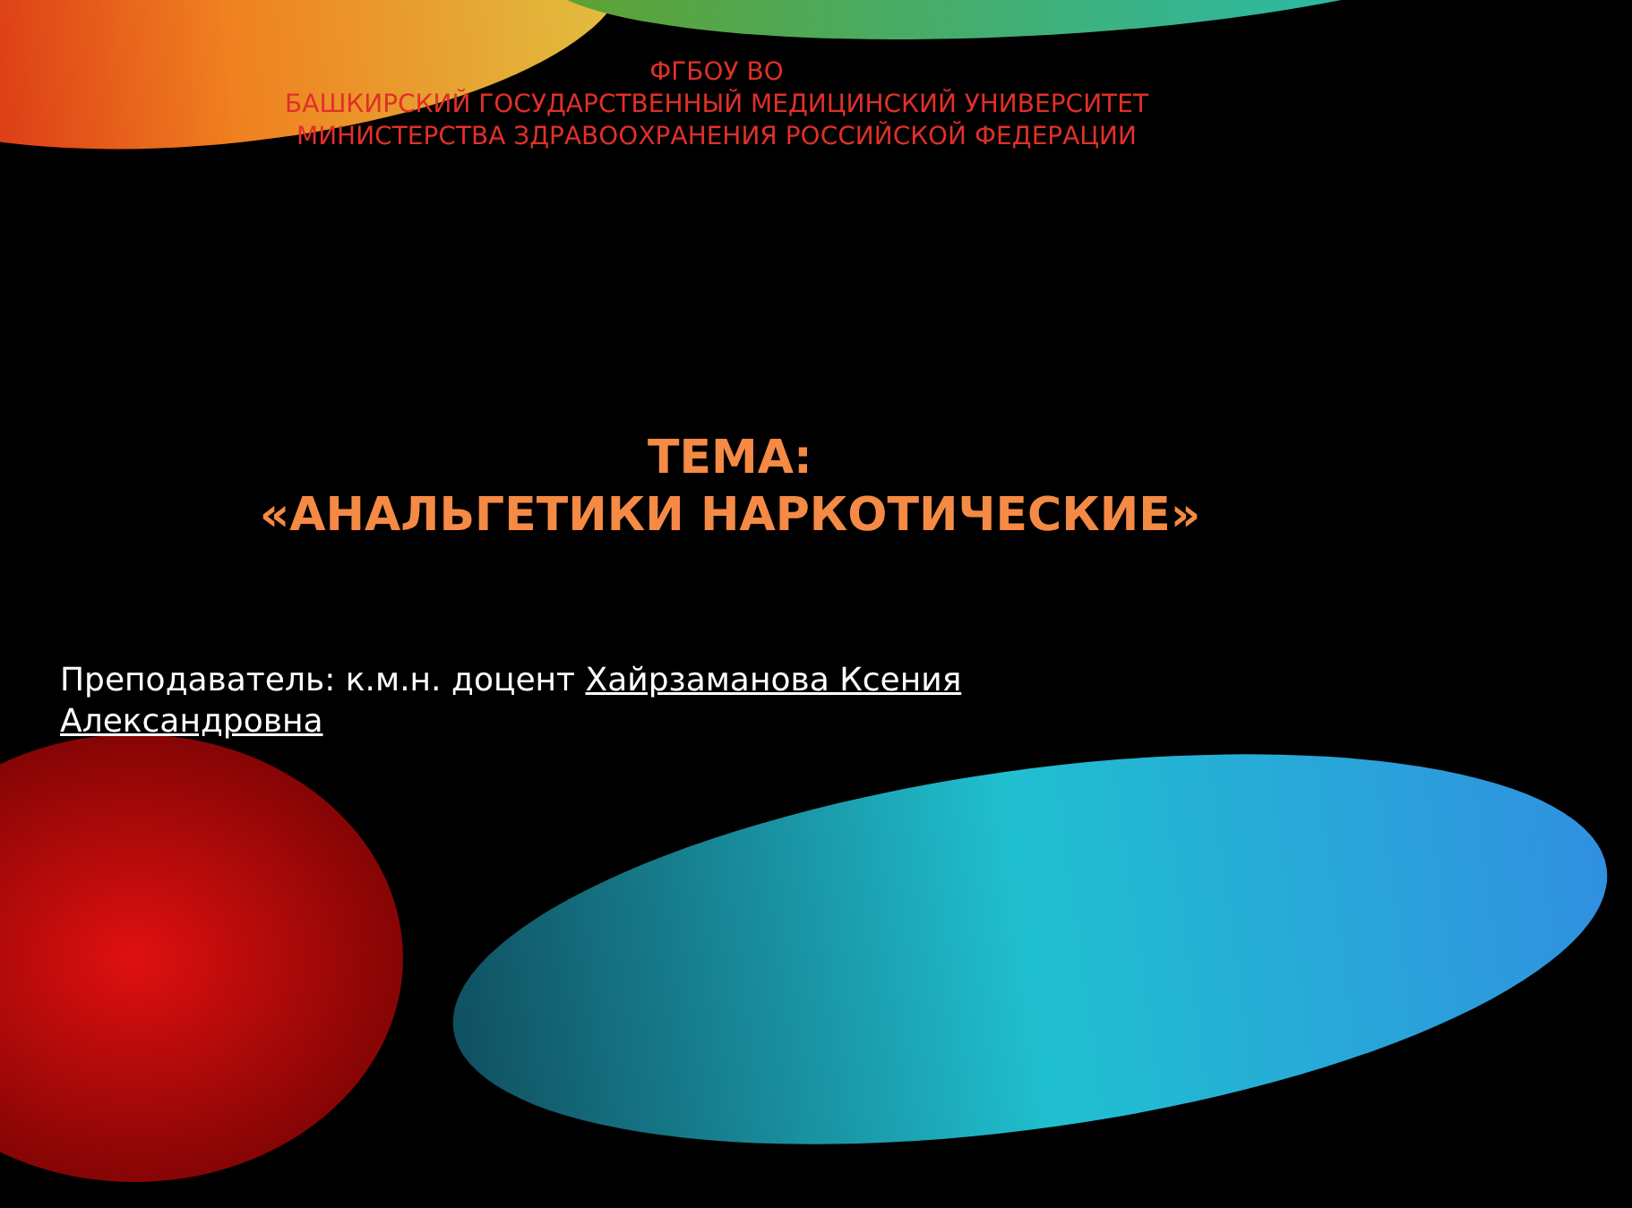ФГБОУ ВО
БАШКИРСКИЙ ГОСУДАРСТВЕННЫЙ МЕДИЦИНСКИЙ УНИВЕРСИТЕТ
МИНИСТЕРСТВА ЗДРАВООХРАНЕНИЯ РОССИЙСКОЙ ФЕДЕРАЦИИ
ТЕМА:
«АНАЛЬГЕТИКИ НАРКОТИЧЕСКИЕ»
Преподаватель: к.м.н. доцент Хайрзаманова Ксения Александровна